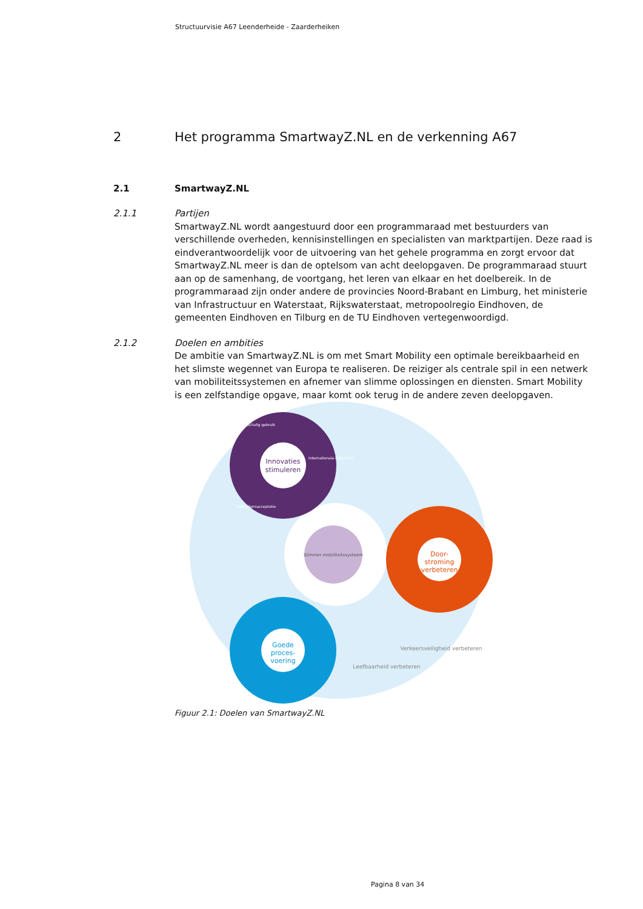Structuurvisie A67 Leenderheide - Zaarderheiken
2 Het programma SmartwayZ.NL en de verkenning A67
2.1 SmartwayZ.NL
2.1.1
Partijen
SmartwayZ.NL wordt aangestuurd door een programmaraad met bestuurders van verschillende overheden, kennisinstellingen en specialisten van marktpartijen. Deze raad is eindverantwoordelijk voor de uitvoering van het gehele programma en zorgt ervoor dat SmartwayZ.NL meer is dan de optelsom van acht deelopgaven. De programmaraad stuurt aan op de samenhang, de voortgang, het leren van elkaar en het doelbereik. In de programmaraad zijn onder andere de provincies Noord-Brabant en Limburg, het ministerie van Infrastructuur en Waterstaat, Rijkswaterstaat, metropoolregio Eindhoven, de gemeenten Eindhoven en Tilburg en de TU Eindhoven vertegenwoordigd.
2.1.2
Doelen en ambities
De ambitie van SmartwayZ.NL is om met Smart Mobility een optimale bereikbaarheid en het slimste wegennet van Europa te realiseren. De reiziger als centrale spil in een netwerk van mobiliteitssystemen en afnemer van slimme oplossingen en diensten. Smart Mobility is een zelfstandige opgave, maar komt ook terug in de andere zeven deelopgaven.
Slimmer mobiliteitssysteem
Innovaties
stimuleren
Grootschalig gebruik
Internationale inbedding
Gebruikersacceptatie
Door-
stroming
verbeteren
Goede
proces-
voering
Leefbaarheid verbeteren
Verkeersveiligheid verbeteren
Figuur 2.1: Doelen van SmartwayZ.NL
Pagina 8 van 34